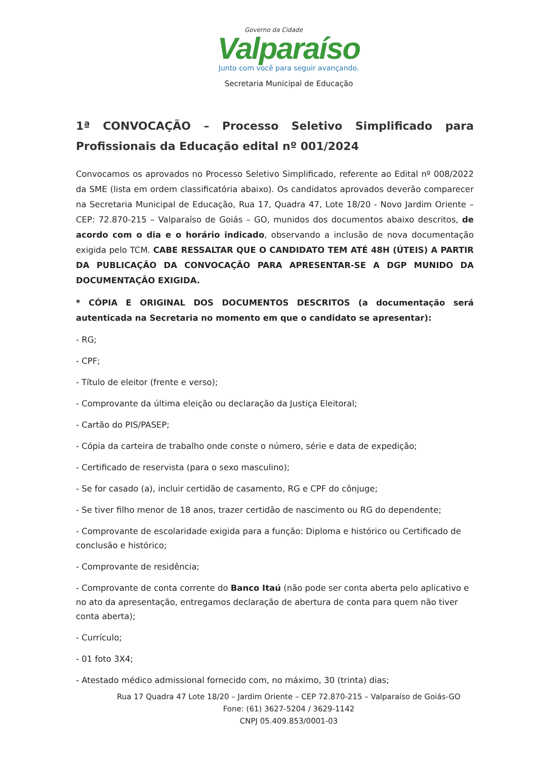Governo da Cidade
Valparaíso
Junto com você para seguir avançando.
Secretaria Municipal de Educação
1ª CONVOCAÇÃO – Processo Seletivo Simplificado para Profissionais da Educação edital nº 001/2024
Convocamos os aprovados no Processo Seletivo Simplificado, referente ao Edital nº 008/2022 da SME (lista em ordem classificatória abaixo). Os candidatos aprovados deverão comparecer na Secretaria Municipal de Educação, Rua 17, Quadra 47, Lote 18/20 - Novo Jardim Oriente – CEP: 72.870-215 – Valparaíso de Goiás – GO, munidos dos documentos abaixo descritos, de acordo com o dia e o horário indicado, observando a inclusão de nova documentação exigida pelo TCM. CABE RESSALTAR QUE O CANDIDATO TEM ATÉ 48H (ÚTEIS) A PARTIR DA PUBLICAÇÃO DA CONVOCAÇÃO PARA APRESENTAR-SE A DGP MUNIDO DA DOCUMENTAÇÃO EXIGIDA.
* CÓPIA E ORIGINAL DOS DOCUMENTOS DESCRITOS (a documentação será autenticada na Secretaria no momento em que o candidato se apresentar):
- RG;
- CPF;
- Título de eleitor (frente e verso);
- Comprovante da última eleição ou declaração da Justiça Eleitoral;
- Cartão do PIS/PASEP;
- Cópia da carteira de trabalho onde conste o número, série e data de expedição;
- Certificado de reservista (para o sexo masculino);
- Se for casado (a), incluir certidão de casamento, RG e CPF do cônjuge;
- Se tiver filho menor de 18 anos, trazer certidão de nascimento ou RG do dependente;
- Comprovante de escolaridade exigida para a função: Diploma e histórico ou Certificado de conclusão e histórico;
- Comprovante de residência;
- Comprovante de conta corrente do Banco Itaú (não pode ser conta aberta pelo aplicativo e no ato da apresentação, entregamos declaração de abertura de conta para quem não tiver conta aberta);
- Currículo;
- 01 foto 3X4;
- Atestado médico admissional fornecido com, no máximo, 30 (trinta) dias;
Rua 17 Quadra 47 Lote 18/20 – Jardim Oriente – CEP 72.870-215 – Valparaíso de Goiás-GO
Fone: (61) 3627-5204 / 3629-1142
CNPJ 05.409.853/0001-03